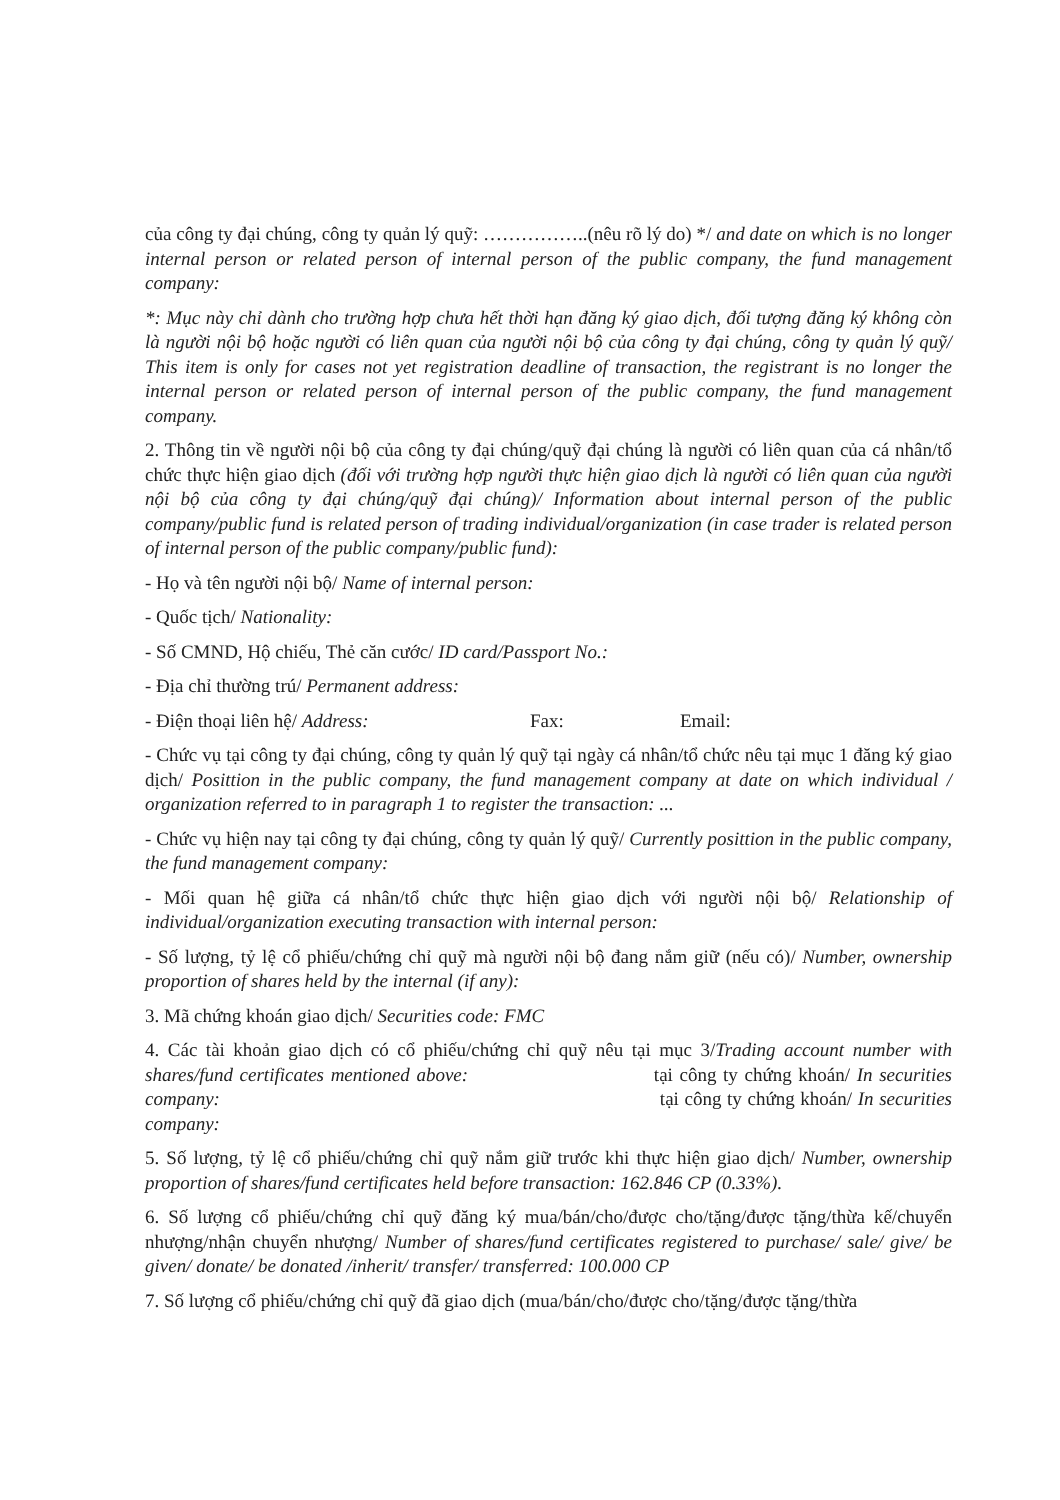của công ty đại chúng, công ty quản lý quỹ: ……………..(nêu rõ lý do) */ and date on which is no longer internal person or related person of internal person of the public company, the fund management company:
*: Mục này chỉ dành cho trường hợp chưa hết thời hạn đăng ký giao dịch, đối tượng đăng ký không còn là người nội bộ hoặc người có liên quan của người nội bộ của công ty đại chúng, công ty quản lý quỹ/ This item is only for cases not yet registration deadline of transaction, the registrant is no longer the internal person or related person of internal person of the public company, the fund management company.
2. Thông tin về người nội bộ của công ty đại chúng/quỹ đại chúng là người có liên quan của cá nhân/tổ chức thực hiện giao dịch (đối với trường hợp người thực hiện giao dịch là người có liên quan của người nội bộ của công ty đại chúng/quỹ đại chúng)/ Information about internal person of the public company/public fund is related person of trading individual/organization (in case trader is related person of internal person of the public company/public fund):
- Họ và tên người nội bộ/ Name of internal person:
- Quốc tịch/ Nationality:
- Số CMND, Hộ chiếu, Thẻ căn cước/ ID card/Passport No.:
- Địa chỉ thường trú/ Permanent address:
- Điện thoại liên hệ/ Address: Fax: Email:
- Chức vụ tại công ty đại chúng, công ty quản lý quỹ tại ngày cá nhân/tổ chức nêu tại mục 1 đăng ký giao dịch/ Posittion in the public company, the fund management company at date on which individual / organization referred to in paragraph 1 to register the transaction: ...
- Chức vụ hiện nay tại công ty đại chúng, công ty quản lý quỹ/ Currently posittion in the public company, the fund management company:
- Mối quan hệ giữa cá nhân/tổ chức thực hiện giao dịch với người nội bộ/ Relationship of individual/organization executing transaction with internal person:
- Số lượng, tỷ lệ cổ phiếu/chứng chỉ quỹ mà người nội bộ đang nắm giữ (nếu có)/ Number, ownership proportion of shares held by the internal (if any):
3. Mã chứng khoán giao dịch/ Securities code: FMC
4. Các tài khoản giao dịch có cổ phiếu/chứng chỉ quỹ nêu tại mục 3/Trading account number with shares/fund certificates mentioned above: tại công ty chứng khoán/ In securities company: tại công ty chứng khoán/ In securities company:
5. Số lượng, tỷ lệ cổ phiếu/chứng chỉ quỹ nắm giữ trước khi thực hiện giao dịch/ Number, ownership proportion of shares/fund certificates held before transaction: 162.846 CP (0.33%).
6. Số lượng cổ phiếu/chứng chỉ quỹ đăng ký mua/bán/cho/được cho/tặng/được tặng/thừa kế/chuyển nhượng/nhận chuyển nhượng/ Number of shares/fund certificates registered to purchase/ sale/ give/ be given/ donate/ be donated /inherit/ transfer/ transferred: 100.000 CP
7. Số lượng cổ phiếu/chứng chỉ quỹ đã giao dịch (mua/bán/cho/được cho/tặng/được tặng/thừa